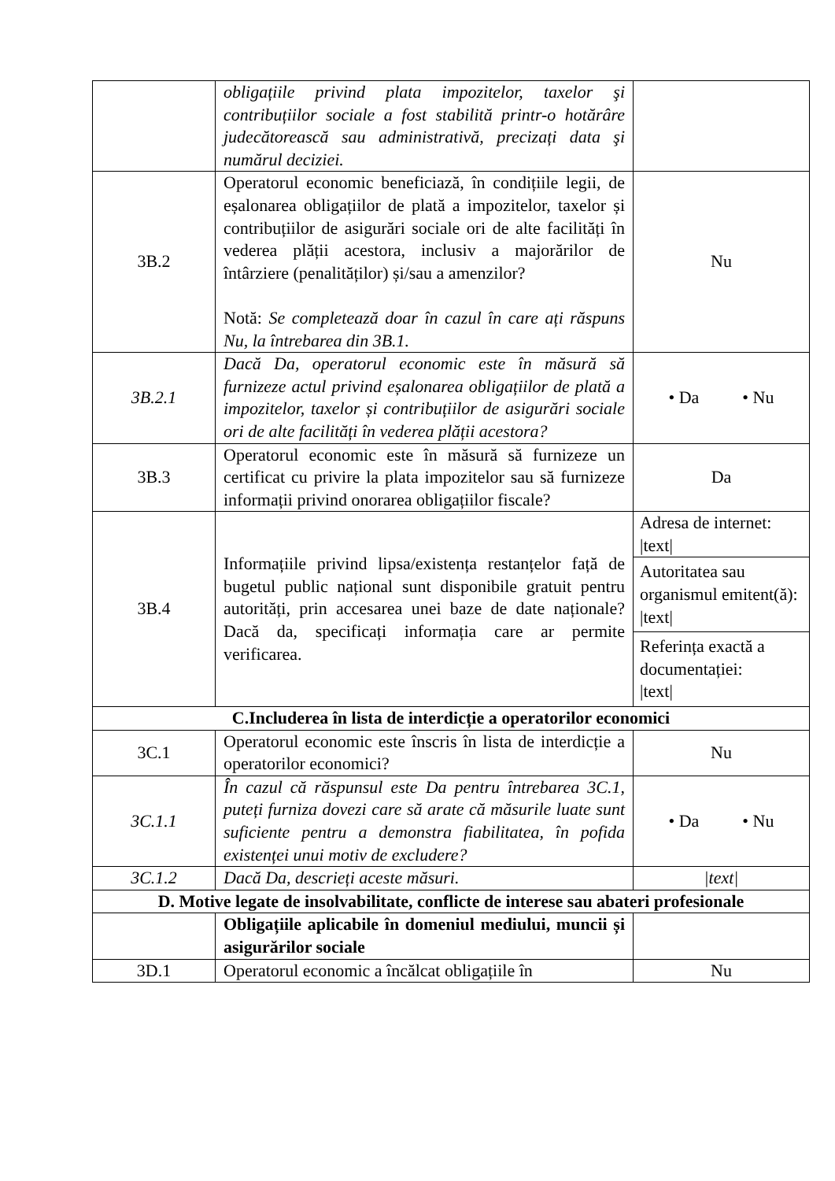| | obligațiile privind plata impozitelor, taxelor şi contribuțiilor sociale a fost stabilită printr-o hotărâre judecătorească sau administrativă, precizați data şi numărul deciziei. | |
| 3B.2 | Operatorul economic beneficiază, în condițiile legii, de eșalonarea obligațiilor de plată a impozitelor, taxelor și contribuțiilor de asigurări sociale ori de alte facilități în vederea plății acestora, inclusiv a majorărilor de întârziere (penalităților) și/sau a amenzilor? Notă: Se completează doar în cazul în care ați răspuns Nu, la întrebarea din 3B.1. | Nu |
| 3B.2.1 | Dacă Da, operatorul economic este în măsură să furnizeze actul privind eșalonarea obligațiilor de plată a impozitelor, taxelor și contribuțiilor de asigurări sociale ori de alte facilități în vederea plății acestora? | • Da • Nu |
| 3B.3 | Operatorul economic este în măsură să furnizeze un certificat cu privire la plata impozitelor sau să furnizeze informații privind onorarea obligațiilor fiscale? | Da |
| 3B.4 | Informațiile privind lipsa/existența restanțelor față de bugetul public național sunt disponibile gratuit pentru autorități, prin accesarea unei baze de date naționale? Dacă da, specificați informația care ar permite verificarea. | Adresa de internet: /text/ Autoritatea sau organismul emitent(ă): /text/ Referința exactă a documentației: /text/ |
| C.Includerea în lista de interdicție a operatorilor economici | | |
| 3C.1 | Operatorul economic este înscris în lista de interdicție a operatorilor economici? | Nu |
| 3C.1.1 | În cazul că răspunsul este Da pentru întrebarea 3C.1, puteți furniza dovezi care să arate că măsurile luate sunt suficiente pentru a demonstra fiabilitatea, în pofida existenței unui motiv de excludere? | • Da • Nu |
| 3C.1.2 | Dacă Da, descrieți aceste măsuri. | /text/ |
| D. Motive legate de insolvabilitate, conflicte de interese sau abateri profesionale | | |
| | Obligațiile aplicabile în domeniul mediului, muncii și asigurărilor sociale | |
| 3D.1 | Operatorul economic a încălcat obligațiile în | Nu |